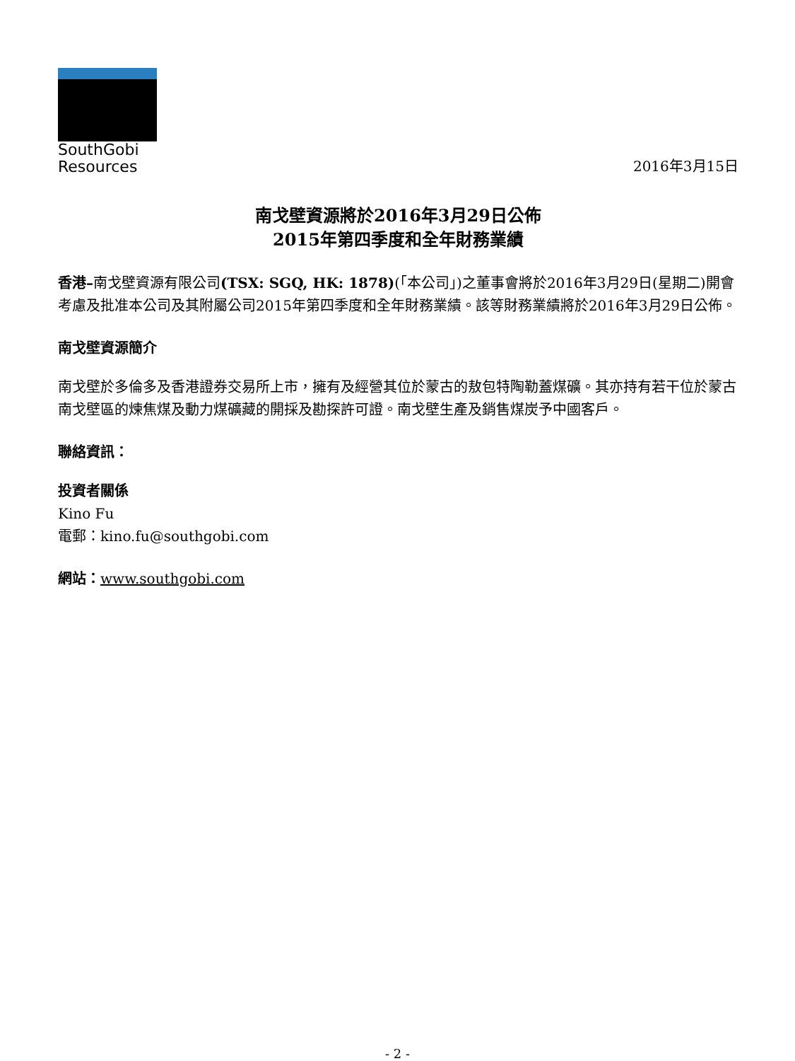SouthGobi
Resources
2016年3月15日
南戈壁資源將於2016年3月29日公佈
2015年第四季度和全年財務業績
香港–南戈壁資源有限公司(TSX: SGQ, HK: 1878)(「本公司」)之董事會將於2016年3月29日(星期二)開會考慮及批准本公司及其附屬公司2015年第四季度和全年財務業績。該等財務業績將於2016年3月29日公佈。
南戈壁資源簡介
南戈壁於多倫多及香港證券交易所上市，擁有及經營其位於蒙古的敖包特陶勒蓋煤礦。其亦持有若干位於蒙古南戈壁區的煉焦煤及動力煤礦藏的開採及勘探許可證。南戈壁生產及銷售煤炭予中國客戶。
聯絡資訊：
投資者關係
Kino Fu
電郵：kino.fu@southgobi.com
網站：www.southgobi.com
- 2 -